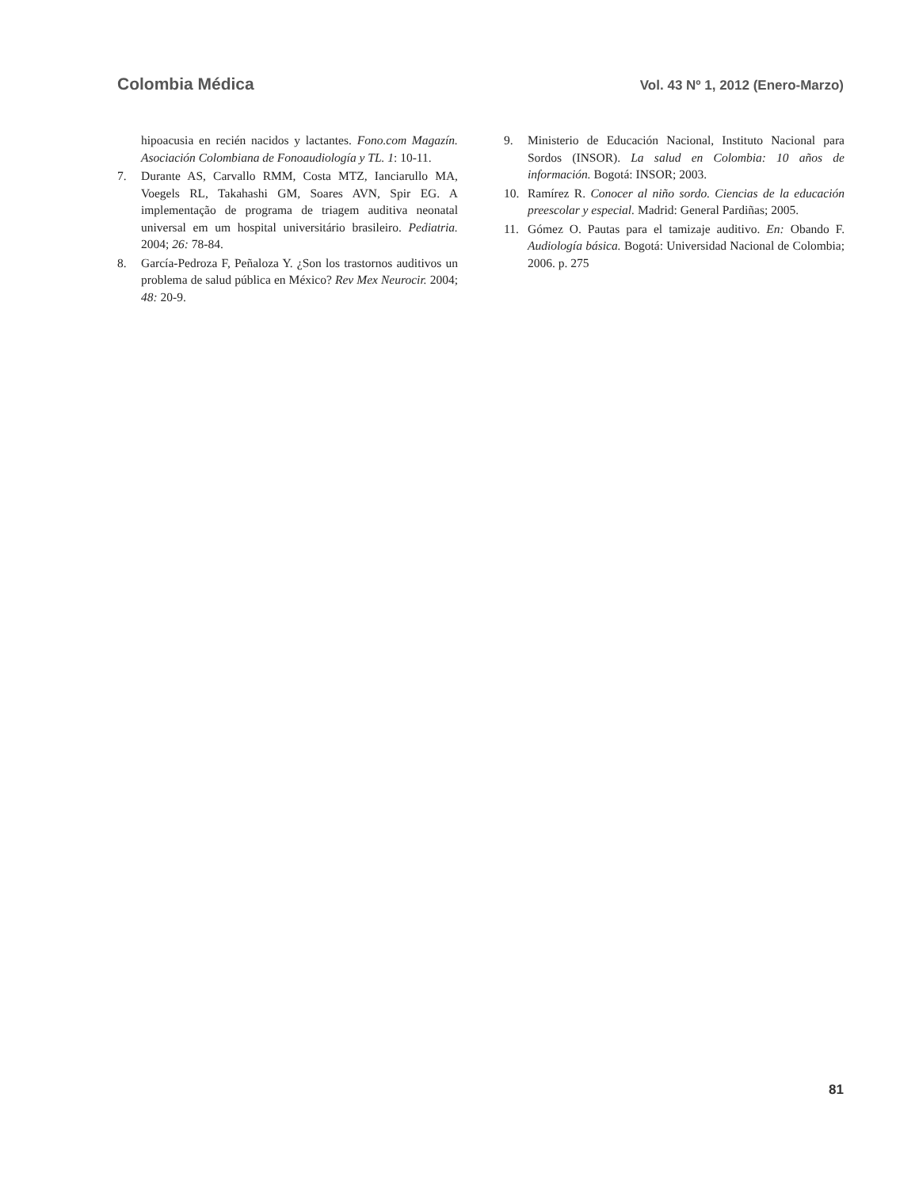Colombia Médica
Vol. 43 Nº 1, 2012 (Enero-Marzo)
hipoacusia en recién nacidos y lactantes. Fono.com Magazín. Asociación Colombiana de Fonoaudiología y TL. 1: 10-11.
7. Durante AS, Carvallo RMM, Costa MTZ, Ianciarullo MA, Voegels RL, Takahashi GM, Soares AVN, Spir EG. A implementação de programa de triagem auditiva neonatal universal em um hospital universitário brasileiro. Pediatria. 2004; 26: 78-84.
8. García-Pedroza F, Peñaloza Y. ¿Son los trastornos auditivos un problema de salud pública en México? Rev Mex Neurocir. 2004; 48: 20-9.
9. Ministerio de Educación Nacional, Instituto Nacional para Sordos (INSOR). La salud en Colombia: 10 años de información. Bogotá: INSOR; 2003.
10. Ramírez R. Conocer al niño sordo. Ciencias de la educación preescolar y especial. Madrid: General Pardiñas; 2005.
11. Gómez O. Pautas para el tamizaje auditivo. En: Obando F. Audiología básica. Bogotá: Universidad Nacional de Colombia; 2006. p. 275
81